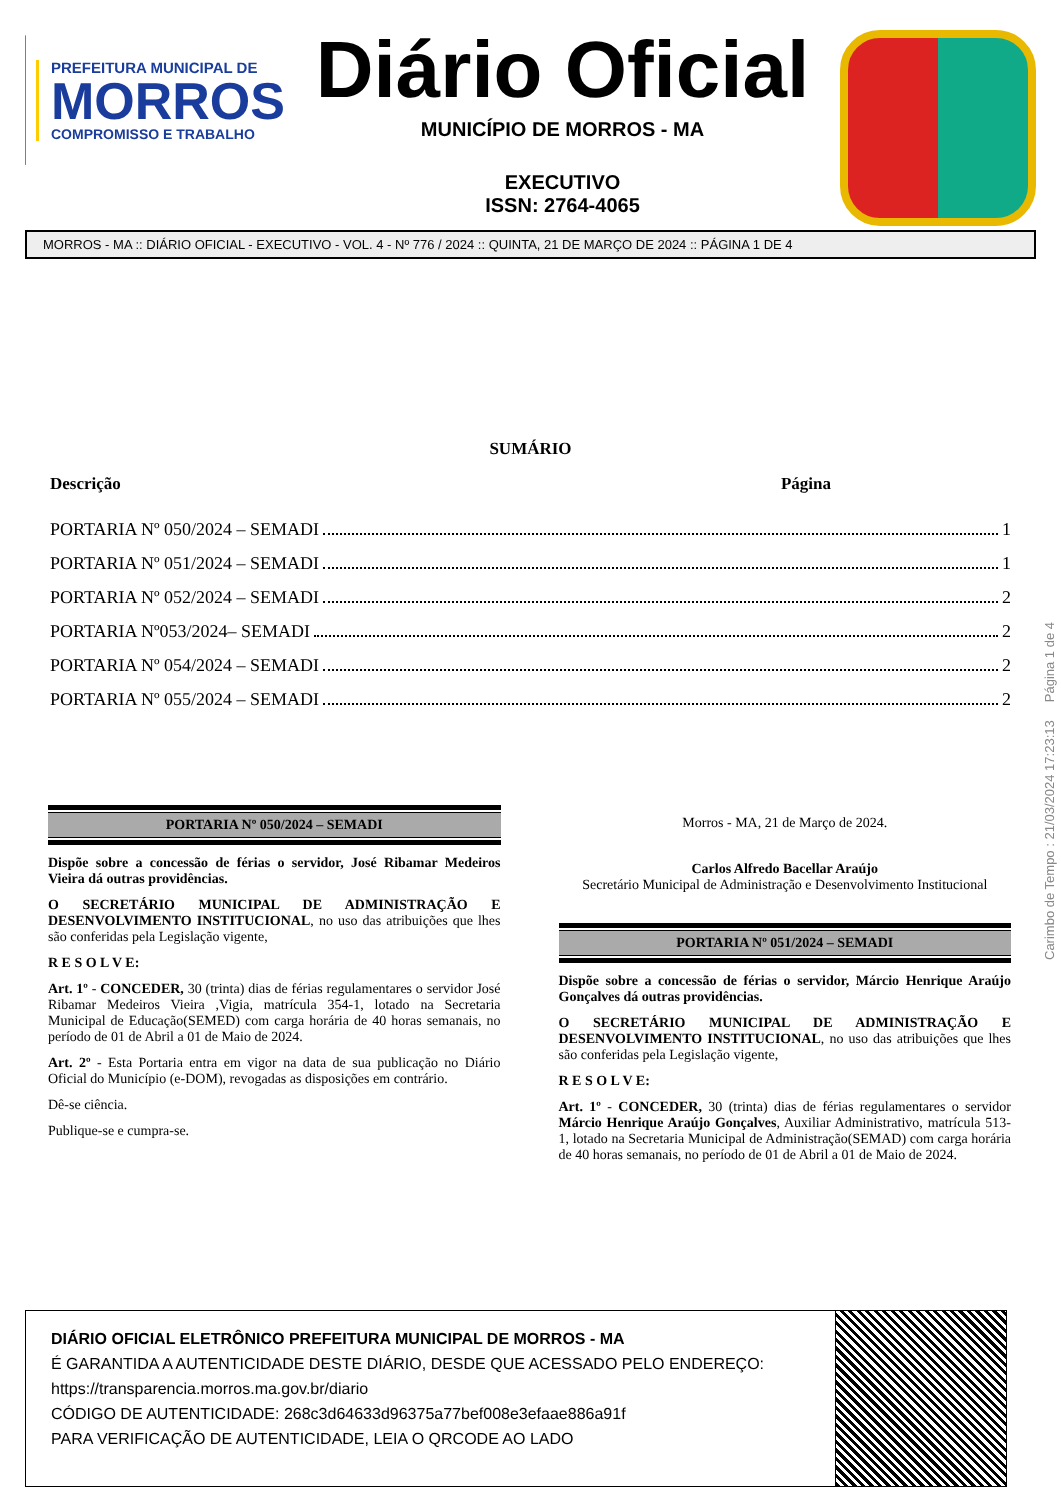PREFEITURA MUNICIPAL DE
MORROS
COMPROMISSO E TRABALHO
Diário Oficial
MUNICÍPIO DE MORROS - MA
EXECUTIVO
ISSN: 2764-4065
MORROS - MA :: DIÁRIO OFICIAL - EXECUTIVO - VOL. 4 - Nº 776 / 2024 :: QUINTA, 21 DE MARÇO DE 2024 :: PÁGINA 1 DE 4
SUMÁRIO
Descrição Página
PORTARIA Nº 050/2024 – SEMADI 1
PORTARIA Nº 051/2024 – SEMADI 1
PORTARIA Nº 052/2024 – SEMADI 2
PORTARIA Nº053/2024– SEMADI 2
PORTARIA Nº 054/2024 – SEMADI 2
PORTARIA Nº 055/2024 – SEMADI 2
PORTARIA Nº 050/2024 – SEMADI
Dispõe sobre a concessão de férias o servidor, José Ribamar Medeiros Vieira dá outras providências.
O SECRETÁRIO MUNICIPAL DE ADMINISTRAÇÃO E DESENVOLVIMENTO INSTITUCIONAL, no uso das atribuições que lhes são conferidas pela Legislação vigente,
R E S O L V E:
Art. 1º - CONCEDER, 30 (trinta) dias de férias regulamentares o servidor José Ribamar Medeiros Vieira ,Vigia, matrícula 354-1, lotado na Secretaria Municipal de Educação(SEMED) com carga horária de 40 horas semanais, no período de 01 de Abril a 01 de Maio de 2024.
Art. 2º - Esta Portaria entra em vigor na data de sua publicação no Diário Oficial do Município (e-DOM), revogadas as disposições em contrário.
Dê-se ciência.
Publique-se e cumpra-se.
Morros - MA, 21 de Março de 2024.
Carlos Alfredo Bacellar Araújo
Secretário Municipal de Administração e Desenvolvimento Institucional
PORTARIA Nº 051/2024 – SEMADI
Dispõe sobre a concessão de férias o servidor, Márcio Henrique Araújo Gonçalves dá outras providências.
O SECRETÁRIO MUNICIPAL DE ADMINISTRAÇÃO E DESENVOLVIMENTO INSTITUCIONAL, no uso das atribuições que lhes são conferidas pela Legislação vigente,
R E S O L V E:
Art. 1º - CONCEDER, 30 (trinta) dias de férias regulamentares o servidor Márcio Henrique Araújo Gonçalves, Auxiliar Administrativo, matrícula 513-1, lotado na Secretaria Municipal de Administração(SEMAD) com carga horária de 40 horas semanais, no período de 01 de Abril a 01 de Maio de 2024.
DIÁRIO OFICIAL ELETRÔNICO PREFEITURA MUNICIPAL DE MORROS - MA
É GARANTIDA A AUTENTICIDADE DESTE DIÁRIO, DESDE QUE ACESSADO PELO ENDEREÇO:
https://transparencia.morros.ma.gov.br/diario
CÓDIGO DE AUTENTICIDADE: 268c3d64633d96375a77bef008e3efaae886a91f
PARA VERIFICAÇÃO DE AUTENTICIDADE, LEIA O QRCODE AO LADO
Carimbo de Tempo : 21/03/2024 17:23:13 Página 1 de 4